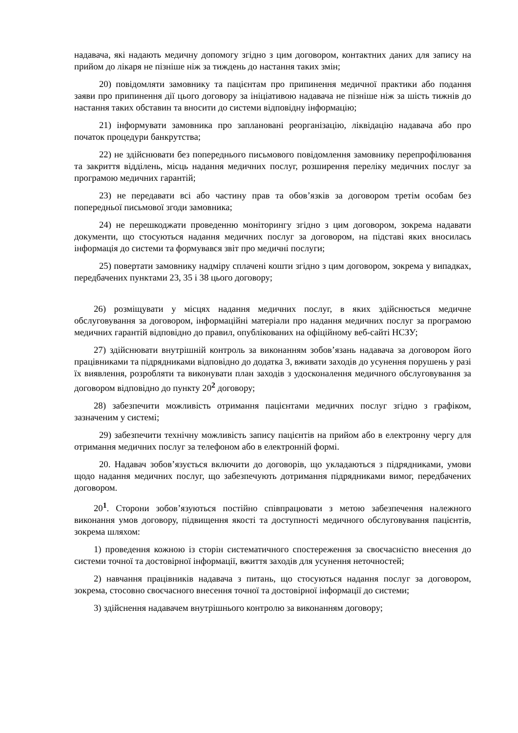надавача, які надають медичну допомогу згідно з цим договором, контактних даних для запису на прийом до лікаря не пізніше ніж за тиждень до настання таких змін;
20) повідомляти замовнику та пацієнтам про припинення медичної практики або подання заяви про припинення дії цього договору за ініціативою надавача не пізніше ніж за шість тижнів до настання таких обставин та вносити до системи відповідну інформацію;
21) інформувати замовника про заплановані реорганізацію, ліквідацію надавача або про початок процедури банкрутства;
22) не здійснювати без попереднього письмового повідомлення замовнику перепрофілювання та закриття відділень, місць надання медичних послуг, розширення переліку медичних послуг за програмою медичних гарантій;
23) не передавати всі або частину прав та обов’язків за договором третім особам без попередньої письмової згоди замовника;
24) не перешкоджати проведенню моніторингу згідно з цим договором, зокрема надавати документи, що стосуються надання медичних послуг за договором, на підставі яких вносилась інформація до системи та формувався звіт про медичні послуги;
25) повертати замовнику надміру сплачені кошти згідно з цим договором, зокрема у випадках, передбачених пунктами 23, 35 і 38 цього договору;
26) розміщувати у місцях надання медичних послуг, в яких здійснюється медичне обслуговування за договором, інформаційні матеріали про надання медичних послуг за програмою медичних гарантій відповідно до правил, опублікованих на офіційному веб-сайті НСЗУ;
27) здійснювати внутрішній контроль за виконанням зобов’язань надавача за договором його працівниками та підрядниками відповідно до додатка 3, вживати заходів до усунення порушень у разі їх виявлення, розробляти та виконувати план заходів з удосконалення медичного обслуговування за договором відповідно до пункту 20<sup>2</sup> договору;
28) забезпечити можливість отримання пацієнтами медичних послуг згідно з графіком, зазначеним у системі;
29) забезпечити технічну можливість запису пацієнтів на прийом або в електронну чергу для отримання медичних послуг за телефоном або в електронній формі.
20. Надавач зобов’язується включити до договорів, що укладаються з підрядниками, умови щодо надання медичних послуг, що забезпечують дотримання підрядниками вимог, передбачених договором.
20<sup>1</sup>. Сторони зобов’язуються постійно співпрацювати з метою забезпечення належного виконання умов договору, підвищення якості та доступності медичного обслуговування пацієнтів, зокрема шляхом:
1) проведення кожною із сторін систематичного спостереження за своєчасністю внесення до системи точної та достовірної інформації, вжиття заходів для усунення неточностей;
2) навчання працівників надавача з питань, що стосуються надання послуг за договором, зокрема, стосовно своєчасного внесення точної та достовірної інформації до системи;
3) здійснення надавачем внутрішнього контролю за виконанням договору;